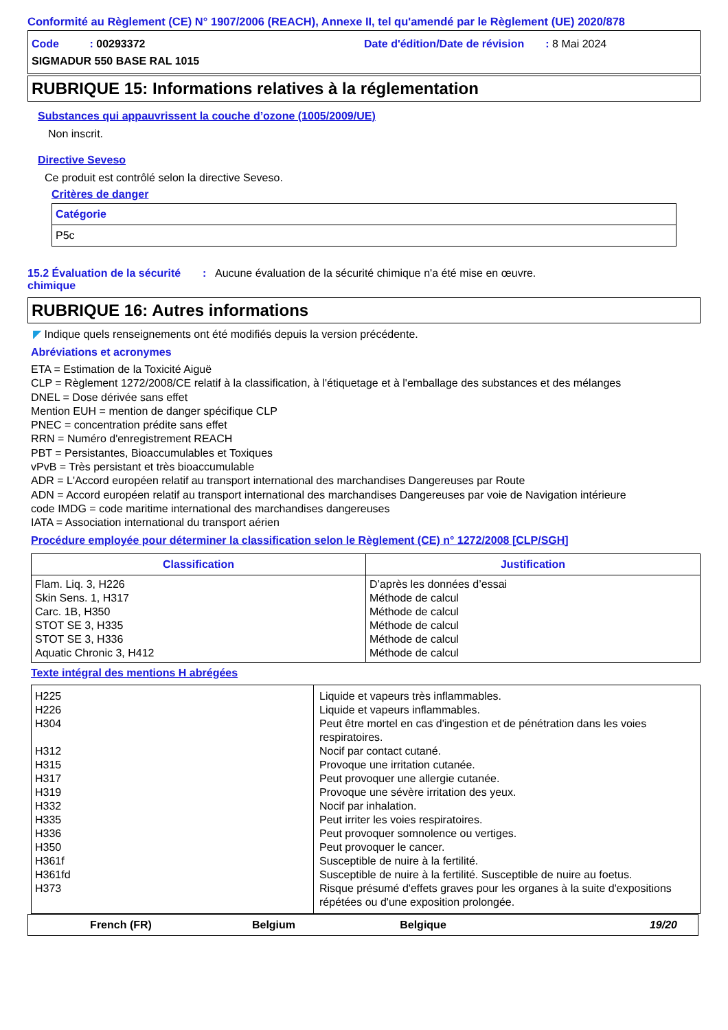Conformité au Règlement (CE) N° 1907/2006 (REACH), Annexe II, tel qu'amendé par le Règlement (UE) 2020/878
Code : 00293372
Date d'édition/Date de révision : 8 Mai 2024
SIGMADUR 550 BASE RAL 1015
RUBRIQUE 15: Informations relatives à la réglementation
Substances qui appauvrissent la couche d’ozone (1005/2009/UE)
Non inscrit.
Directive Seveso
Ce produit est contrôlé selon la directive Seveso.
Critères de danger
| Catégorie |
| --- |
| P5c |
15.2 Évaluation de la sécurité chimique
: Aucune évaluation de la sécurité chimique n'a été mise en œuvre.
RUBRIQUE 16: Autres informations
◤ Indique quels renseignements ont été modifiés depuis la version précédente.
Abréviations et acronymes
ETA = Estimation de la Toxicité Aiguë
CLP = Règlement 1272/2008/CE relatif à la classification, à l'étiquetage et à l'emballage des substances et des mélanges
DNEL = Dose dérivée sans effet
Mention EUH = mention de danger spécifique CLP
PNEC = concentration prédite sans effet
RRN = Numéro d'enregistrement REACH
PBT = Persistantes, Bioaccumulables et Toxiques
vPvB = Très persistant et très bioaccumulable
ADR = L'Accord européen relatif au transport international des marchandises Dangereuses par Route
ADN = Accord européen relatif au transport international des marchandises Dangereuses par voie de Navigation intérieure
code IMDG = code maritime international des marchandises dangereuses
IATA = Association international du transport aérien
Procédure employée pour déterminer la classification selon le Règlement (CE) n° 1272/2008 [CLP/SGH]
| Classification | Justification |
| --- | --- |
| Flam. Liq. 3, H226 Skin Sens. 1, H317 Carc. 1B, H350 STOT SE 3, H335 STOT SE 3, H336 Aquatic Chronic 3, H412 | D’après les données d’essai Méthode de calcul Méthode de calcul Méthode de calcul Méthode de calcul Méthode de calcul |
Texte intégral des mentions H abrégées
| H225 H226 H304 H312 H315 H317 H319 H332 H335 H336 H350 H361f H361fd H373 | Liquide et vapeurs très inflammables. Liquide et vapeurs inflammables. Peut être mortel en cas d'ingestion et de pénétration dans les voies respiratoires. Nocif par contact cutané. Provoque une irritation cutanée. Peut provoquer une allergie cutanée. Provoque une sévère irritation des yeux. Nocif par inhalation. Peut irriter les voies respiratoires. Peut provoquer somnolence ou vertiges. Peut provoquer le cancer. Susceptible de nuire à la fertilité. Susceptible de nuire à la fertilité. Susceptible de nuire au foetus. Risque présumé d'effets graves pour les organes à la suite d'expositions répétées ou d'une exposition prolongée. |
French (FR) Belgium Belgique 19/20